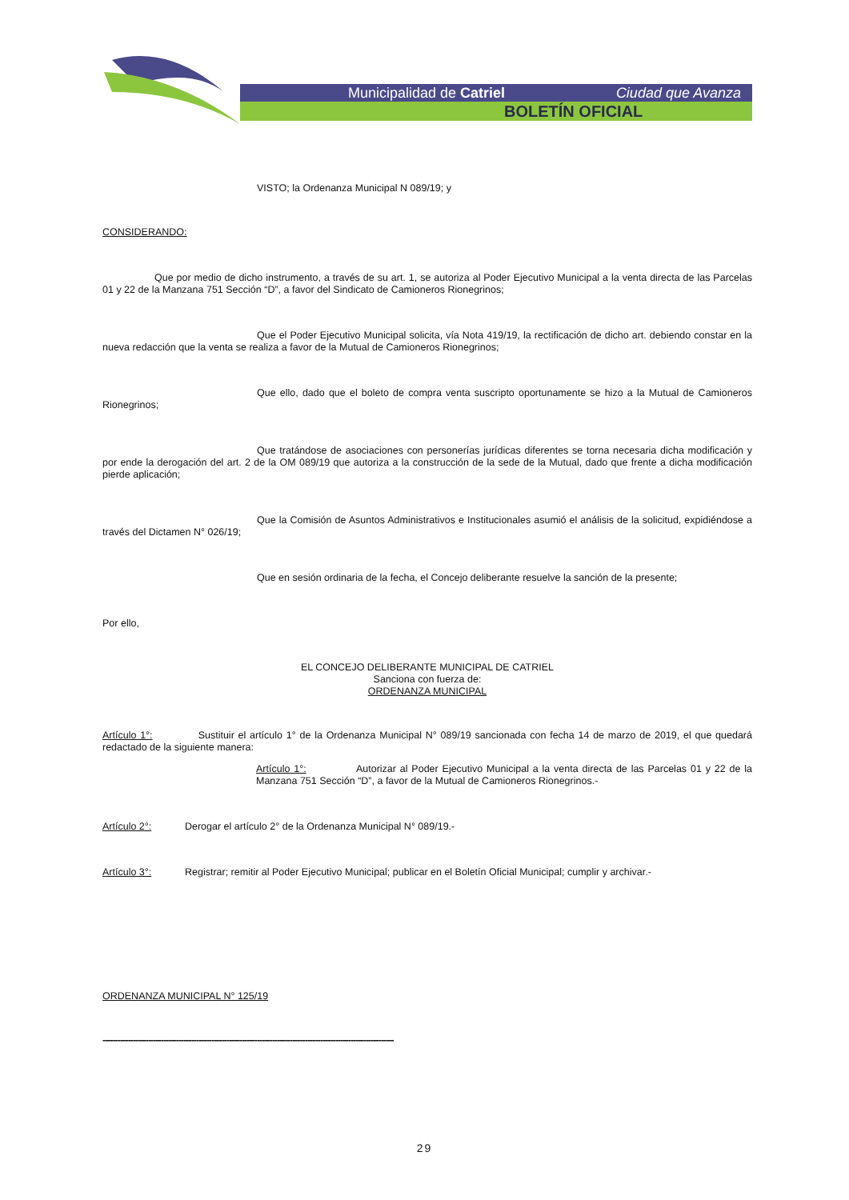Municipalidad de Catriel Ciudad que Avanza
BOLETÍN OFICIAL
VISTO; la Ordenanza Municipal N 089/19; y
CONSIDERANDO:
Que por medio de dicho instrumento, a través de su art. 1, se autoriza al Poder Ejecutivo Municipal a la venta directa de las Parcelas 01 y 22 de la Manzana 751 Sección “D”, a favor del Sindicato de Camioneros Rionegrinos;
Que el Poder Ejecutivo Municipal solicita, vía Nota 419/19, la rectificación de dicho art. debiendo constar en la nueva redacción que la venta se realiza a favor de la Mutual de Camioneros Rionegrinos;
Que ello, dado que el boleto de compra venta suscripto oportunamente se hizo a la Mutual de Camioneros Rionegrinos;
Que tratándose de asociaciones con personerías jurídicas diferentes se torna necesaria dicha modificación y por ende la derogación del art. 2 de la OM 089/19 que autoriza a la construcción de la sede de la Mutual, dado que frente a dicha modificación pierde aplicación;
Que la Comisión de Asuntos Administrativos e Institucionales asumió el análisis de la solicitud, expidiéndose a través del Dictamen N° 026/19;
Que en sesión ordinaria de la fecha, el Concejo deliberante resuelve la sanción de la presente;
Por ello,
EL CONCEJO DELIBERANTE MUNICIPAL DE CATRIEL
Sanciona con fuerza de:
ORDENANZA MUNICIPAL
Artículo 1°: Sustituir el artículo 1° de la Ordenanza Municipal N° 089/19 sancionada con fecha 14 de marzo de 2019, el que quedará redactado de la siguiente manera:
Artículo 1°: Autorizar al Poder Ejecutivo Municipal a la venta directa de las Parcelas 01 y 22 de la Manzana 751 Sección “D”, a favor de la Mutual de Camioneros Rionegrinos.-
Artículo 2°: Derogar el artículo 2° de la Ordenanza Municipal N° 089/19.-
Artículo 3°: Registrar; remitir al Poder Ejecutivo Municipal; publicar en el Boletín Oficial Municipal; cumplir y archivar.-
ORDENANZA MUNICIPAL N° 125/19
-------------------------------------------------------------------------------------------------------------------
29